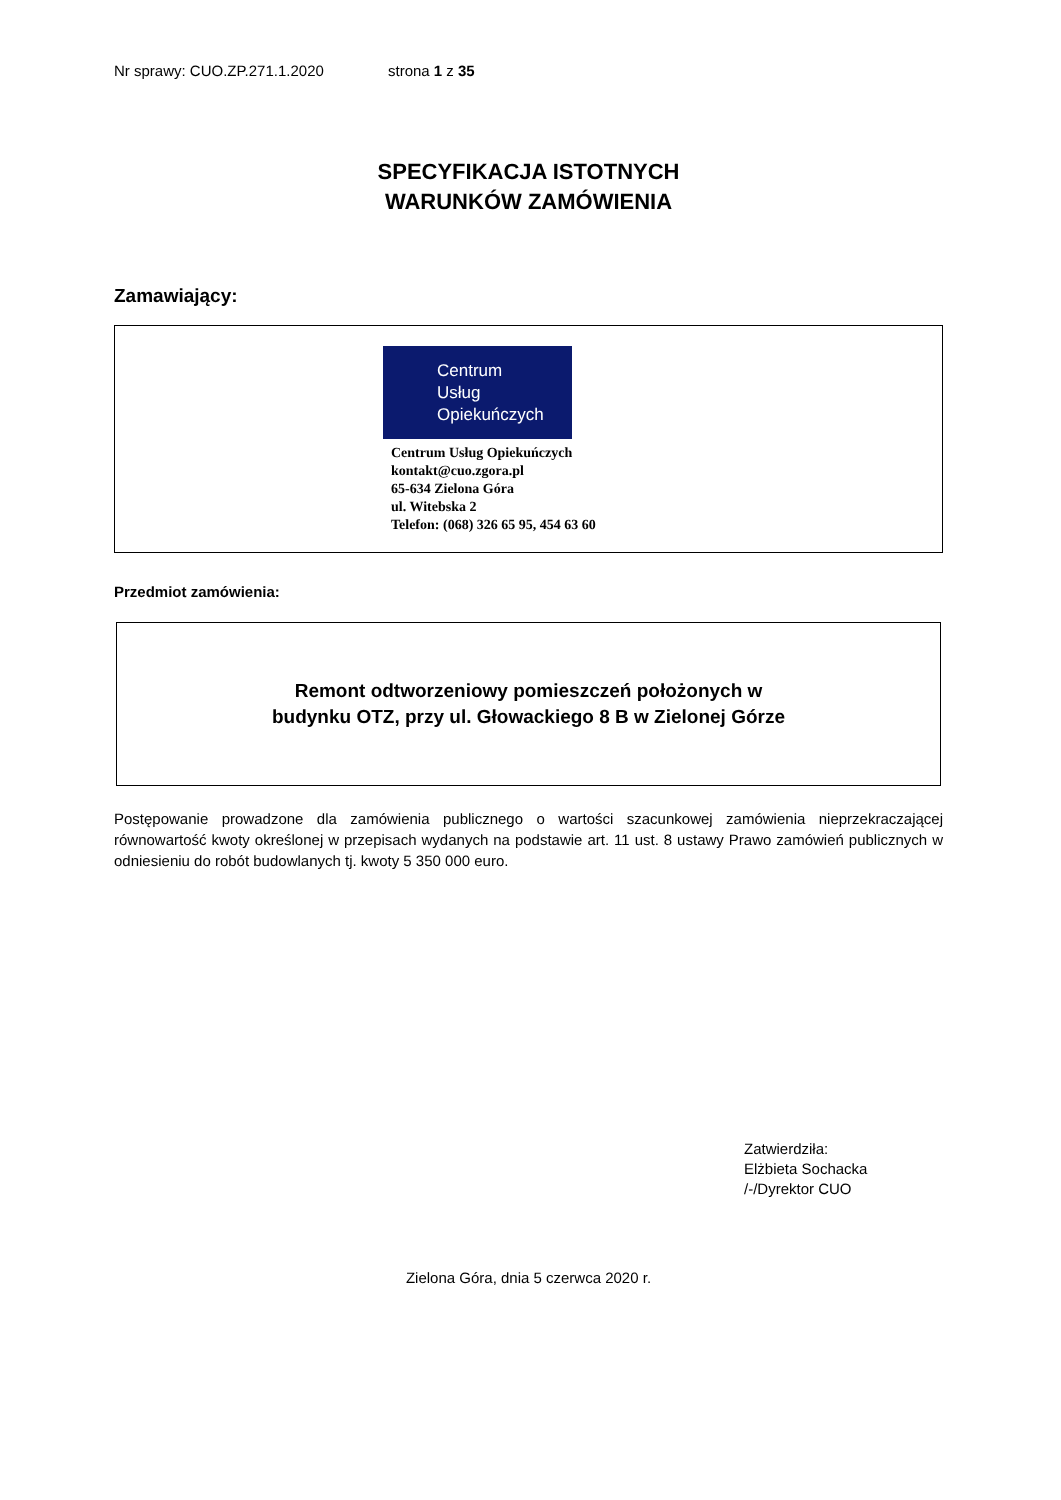Nr sprawy: CUO.ZP.271.1.2020 strona 1 z 35
SPECYFIKACJA ISTOTNYCH
WARUNKÓW ZAMÓWIENIA
Zamawiający:
Centrum
Usług
Opiekuńczych
Centrum Usług Opiekuńczych
kontakt@cuo.zgora.pl
65-634 Zielona Góra
ul. Witebska 2
Telefon: (068) 326 65 95, 454 63 60
Przedmiot zamówienia:
Remont odtworzeniowy pomieszczeń położonych w
budynku OTZ, przy ul. Głowackiego 8 B w Zielonej Górze
Postępowanie prowadzone dla zamówienia publicznego o wartości szacunkowej zamówienia nieprzekraczającej równowartość kwoty określonej w przepisach wydanych na podstawie art. 11 ust. 8 ustawy Prawo zamówień publicznych w odniesieniu do robót budowlanych tj. kwoty 5 350 000 euro.
Zatwierdziła:
Elżbieta Sochacka
/-/Dyrektor CUO
Zielona Góra, dnia 5 czerwca 2020 r.